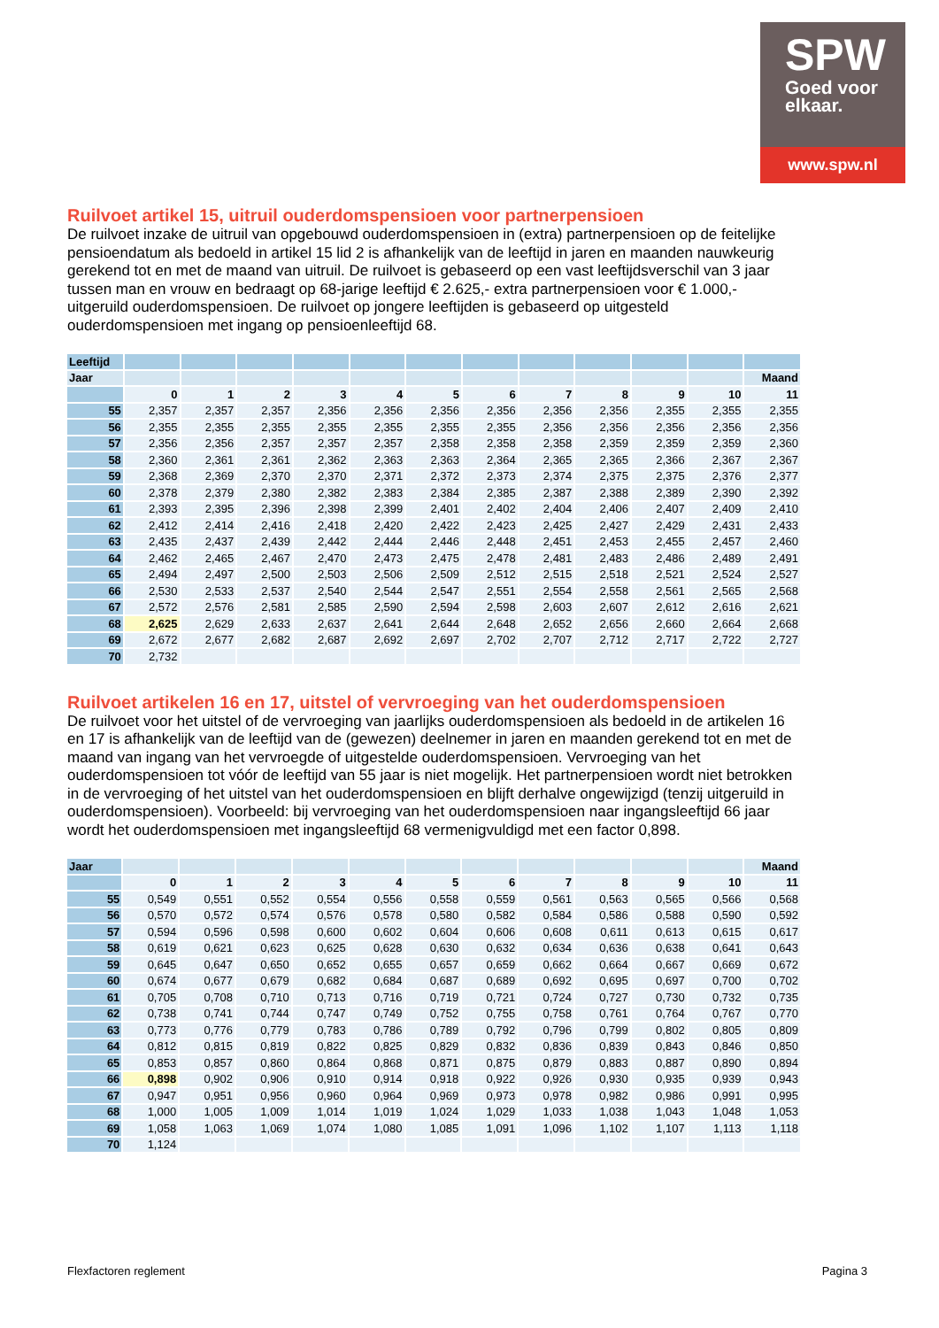SPW
Goed voor
elkaar.
www.spw.nl
Ruilvoet artikel 15, uitruil ouderdomspensioen voor partnerpensioen
De ruilvoet inzake de uitruil van opgebouwd ouderdomspensioen in (extra) partnerpensioen op de feitelijke pensioendatum als bedoeld in artikel 15 lid 2 is afhankelijk van de leeftijd in jaren en maanden nauwkeurig gerekend tot en met de maand van uitruil. De ruilvoet is gebaseerd op een vast leeftijdsverschil van 3 jaar tussen man en vrouw en bedraagt op 68-jarige leeftijd € 2.625,- extra partnerpensioen voor € 1.000,- uitgeruild ouderdomspensioen. De ruilvoet op jongere leeftijden is gebaseerd op uitgesteld ouderdomspensioen met ingang op pensioenleeftijd 68.
| Leeftijd | | | | | | | | | | | | |
| Jaar | | | | | | | | | | | | Maand |
| | 0 | 1 | 2 | 3 | 4 | 5 | 6 | 7 | 8 | 9 | 10 | 11 |
| 55 | 2,357 | 2,357 | 2,357 | 2,356 | 2,356 | 2,356 | 2,356 | 2,356 | 2,356 | 2,355 | 2,355 | 2,355 |
| 56 | 2,355 | 2,355 | 2,355 | 2,355 | 2,355 | 2,355 | 2,355 | 2,356 | 2,356 | 2,356 | 2,356 | 2,356 |
| 57 | 2,356 | 2,356 | 2,357 | 2,357 | 2,357 | 2,358 | 2,358 | 2,358 | 2,359 | 2,359 | 2,359 | 2,360 |
| 58 | 2,360 | 2,361 | 2,361 | 2,362 | 2,363 | 2,363 | 2,364 | 2,365 | 2,365 | 2,366 | 2,367 | 2,367 |
| 59 | 2,368 | 2,369 | 2,370 | 2,370 | 2,371 | 2,372 | 2,373 | 2,374 | 2,375 | 2,375 | 2,376 | 2,377 |
| 60 | 2,378 | 2,379 | 2,380 | 2,382 | 2,383 | 2,384 | 2,385 | 2,387 | 2,388 | 2,389 | 2,390 | 2,392 |
| 61 | 2,393 | 2,395 | 2,396 | 2,398 | 2,399 | 2,401 | 2,402 | 2,404 | 2,406 | 2,407 | 2,409 | 2,410 |
| 62 | 2,412 | 2,414 | 2,416 | 2,418 | 2,420 | 2,422 | 2,423 | 2,425 | 2,427 | 2,429 | 2,431 | 2,433 |
| 63 | 2,435 | 2,437 | 2,439 | 2,442 | 2,444 | 2,446 | 2,448 | 2,451 | 2,453 | 2,455 | 2,457 | 2,460 |
| 64 | 2,462 | 2,465 | 2,467 | 2,470 | 2,473 | 2,475 | 2,478 | 2,481 | 2,483 | 2,486 | 2,489 | 2,491 |
| 65 | 2,494 | 2,497 | 2,500 | 2,503 | 2,506 | 2,509 | 2,512 | 2,515 | 2,518 | 2,521 | 2,524 | 2,527 |
| 66 | 2,530 | 2,533 | 2,537 | 2,540 | 2,544 | 2,547 | 2,551 | 2,554 | 2,558 | 2,561 | 2,565 | 2,568 |
| 67 | 2,572 | 2,576 | 2,581 | 2,585 | 2,590 | 2,594 | 2,598 | 2,603 | 2,607 | 2,612 | 2,616 | 2,621 |
| 68 | 2,625 | 2,629 | 2,633 | 2,637 | 2,641 | 2,644 | 2,648 | 2,652 | 2,656 | 2,660 | 2,664 | 2,668 |
| 69 | 2,672 | 2,677 | 2,682 | 2,687 | 2,692 | 2,697 | 2,702 | 2,707 | 2,712 | 2,717 | 2,722 | 2,727 |
| 70 | 2,732 | | | | | | | | | | | |
Ruilvoet artikelen 16 en 17, uitstel of vervroeging van het ouderdomspensioen
De ruilvoet voor het uitstel of de vervroeging van jaarlijks ouderdomspensioen als bedoeld in de artikelen 16 en 17 is afhankelijk van de leeftijd van de (gewezen) deelnemer in jaren en maanden gerekend tot en met de maand van ingang van het vervroegde of uitgestelde ouderdomspensioen. Vervroeging van het ouderdomspensioen tot vóór de leeftijd van 55 jaar is niet mogelijk. Het partnerpensioen wordt niet betrokken in de vervroeging of het uitstel van het ouderdomspensioen en blijft derhalve ongewijzigd (tenzij uitgeruild in ouderdomspensioen). Voorbeeld: bij vervroeging van het ouderdomspensioen naar ingangsleeftijd 66 jaar wordt het ouderdomspensioen met ingangsleeftijd 68 vermenigvuldigd met een factor 0,898.
| Jaar | | | | | | | | | | | | Maand |
| | 0 | 1 | 2 | 3 | 4 | 5 | 6 | 7 | 8 | 9 | 10 | 11 |
| 55 | 0,549 | 0,551 | 0,552 | 0,554 | 0,556 | 0,558 | 0,559 | 0,561 | 0,563 | 0,565 | 0,566 | 0,568 |
| 56 | 0,570 | 0,572 | 0,574 | 0,576 | 0,578 | 0,580 | 0,582 | 0,584 | 0,586 | 0,588 | 0,590 | 0,592 |
| 57 | 0,594 | 0,596 | 0,598 | 0,600 | 0,602 | 0,604 | 0,606 | 0,608 | 0,611 | 0,613 | 0,615 | 0,617 |
| 58 | 0,619 | 0,621 | 0,623 | 0,625 | 0,628 | 0,630 | 0,632 | 0,634 | 0,636 | 0,638 | 0,641 | 0,643 |
| 59 | 0,645 | 0,647 | 0,650 | 0,652 | 0,655 | 0,657 | 0,659 | 0,662 | 0,664 | 0,667 | 0,669 | 0,672 |
| 60 | 0,674 | 0,677 | 0,679 | 0,682 | 0,684 | 0,687 | 0,689 | 0,692 | 0,695 | 0,697 | 0,700 | 0,702 |
| 61 | 0,705 | 0,708 | 0,710 | 0,713 | 0,716 | 0,719 | 0,721 | 0,724 | 0,727 | 0,730 | 0,732 | 0,735 |
| 62 | 0,738 | 0,741 | 0,744 | 0,747 | 0,749 | 0,752 | 0,755 | 0,758 | 0,761 | 0,764 | 0,767 | 0,770 |
| 63 | 0,773 | 0,776 | 0,779 | 0,783 | 0,786 | 0,789 | 0,792 | 0,796 | 0,799 | 0,802 | 0,805 | 0,809 |
| 64 | 0,812 | 0,815 | 0,819 | 0,822 | 0,825 | 0,829 | 0,832 | 0,836 | 0,839 | 0,843 | 0,846 | 0,850 |
| 65 | 0,853 | 0,857 | 0,860 | 0,864 | 0,868 | 0,871 | 0,875 | 0,879 | 0,883 | 0,887 | 0,890 | 0,894 |
| 66 | 0,898 | 0,902 | 0,906 | 0,910 | 0,914 | 0,918 | 0,922 | 0,926 | 0,930 | 0,935 | 0,939 | 0,943 |
| 67 | 0,947 | 0,951 | 0,956 | 0,960 | 0,964 | 0,969 | 0,973 | 0,978 | 0,982 | 0,986 | 0,991 | 0,995 |
| 68 | 1,000 | 1,005 | 1,009 | 1,014 | 1,019 | 1,024 | 1,029 | 1,033 | 1,038 | 1,043 | 1,048 | 1,053 |
| 69 | 1,058 | 1,063 | 1,069 | 1,074 | 1,080 | 1,085 | 1,091 | 1,096 | 1,102 | 1,107 | 1,113 | 1,118 |
| 70 | 1,124 | | | | | | | | | | | |
Flexfactoren reglement Pagina 3